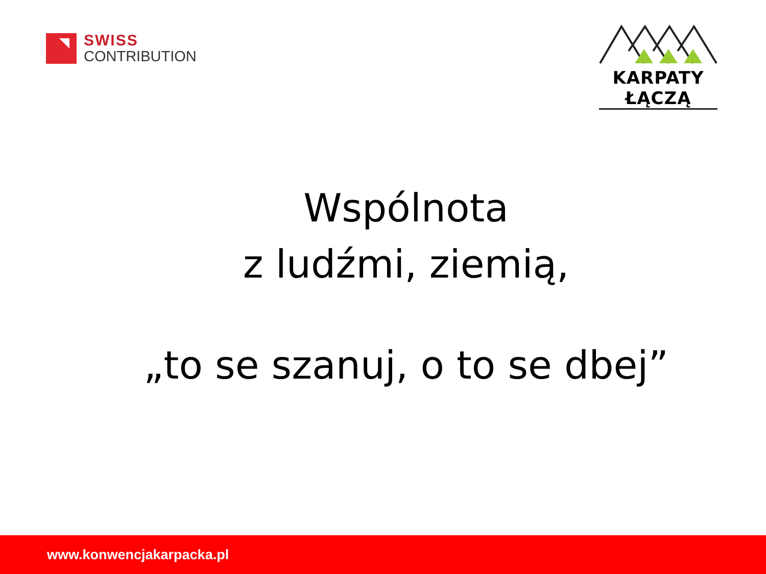SWISS
CONTRIBUTION
KARPATY ŁĄCZĄ
Wspólnota
z ludźmi, ziemią,
„to se szanuj, o to se dbej”
www.konwencjakarpacka.pl